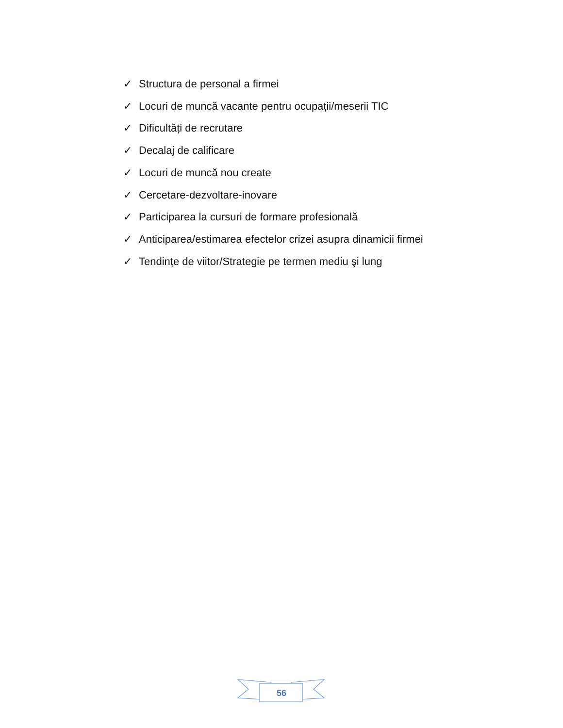✓ Structura de personal a firmei
✓ Locuri de muncă vacante pentru ocupații/meserii TIC
✓ Dificultăți de recrutare
✓ Decalaj de calificare
✓ Locuri de muncă nou create
✓ Cercetare-dezvoltare-inovare
✓ Participarea la cursuri de formare profesională
✓ Anticiparea/estimarea efectelor crizei asupra dinamicii firmei
✓ Tendințe de viitor/Strategie pe termen mediu şi lung
56